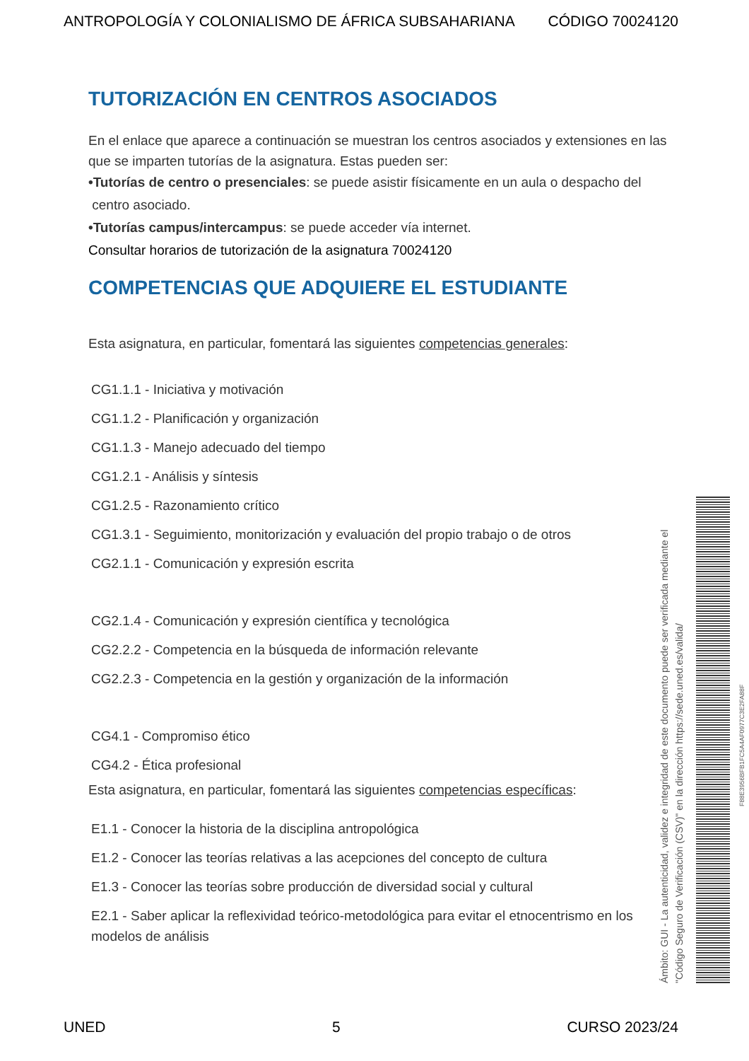ANTROPOLOGÍA Y COLONIALISMO DE ÁFRICA SUBSAHARIANA CÓDIGO 70024120
TUTORIZACIÓN EN CENTROS ASOCIADOS
En el enlace que aparece a continuación se muestran los centros asociados y extensiones en las que se imparten tutorías de la asignatura. Estas pueden ser:
•Tutorías de centro o presenciales: se puede asistir físicamente en un aula o despacho del
centro asociado.
•Tutorías campus/intercampus: se puede acceder vía internet.
Consultar horarios de tutorización de la asignatura 70024120
COMPETENCIAS QUE ADQUIERE EL ESTUDIANTE
Esta asignatura, en particular, fomentará las siguientes competencias generales:
CG1.1.1 - Iniciativa y motivación
CG1.1.2 - Planificación y organización
CG1.1.3 - Manejo adecuado del tiempo
CG1.2.1 - Análisis y síntesis
CG1.2.5 - Razonamiento crítico
CG1.3.1 - Seguimiento, monitorización y evaluación del propio trabajo o de otros
CG2.1.1 - Comunicación y expresión escrita
CG2.1.4 - Comunicación y expresión científica y tecnológica
CG2.2.2 - Competencia en la búsqueda de información relevante
CG2.2.3 - Competencia en la gestión y organización de la información
CG4.1 - Compromiso ético
CG4.2 - Ética profesional
Esta asignatura, en particular, fomentará las siguientes competencias específicas:
E1.1 - Conocer la historia de la disciplina antropológica
E1.2 - Conocer las teorías relativas a las acepciones del concepto de cultura
E1.3 - Conocer las teorías sobre producción de diversidad social y cultural
E2.1 - Saber aplicar la reflexividad teórico-metodológica para evitar el etnocentrismo en los modelos de análisis
Ámbito: GUI - La autenticidad, validez e integridad de este documento puede ser verificada mediante el
"Código Seguro de Verificación (CSV)" en la dirección https://sede.uned.es/valida/
F88E3956BFB1FC5A4AF0977C3E2FA88F
UNED 5 CURSO 2023/24